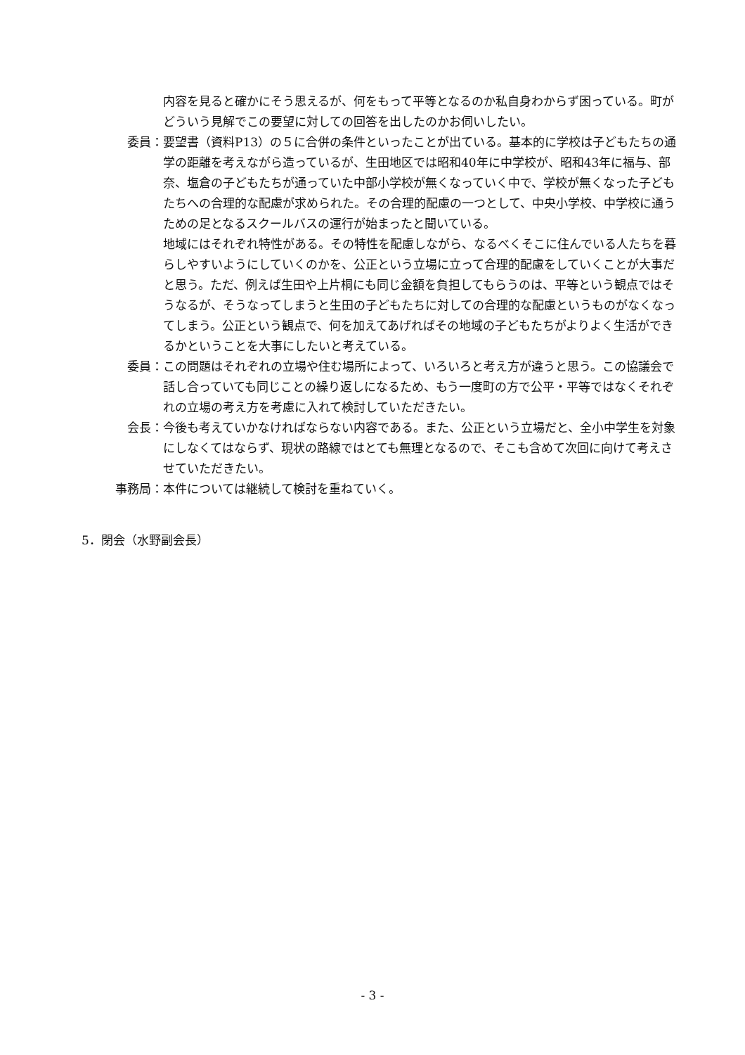内容を見ると確かにそう思えるが、何をもって平等となるのか私自身わからず困っている。町がどういう見解でこの要望に対しての回答を出したのかお伺いしたい。
委員： 要望書（資料P13）の５に合併の条件といったことが出ている。基本的に学校は子どもたちの通学の距離を考えながら造っているが、生田地区では昭和40年に中学校が、昭和43年に福与、部奈、塩倉の子どもたちが通っていた中部小学校が無くなっていく中で、学校が無くなった子どもたちへの合理的な配慮が求められた。その合理的配慮の一つとして、中央小学校、中学校に通うための足となるスクールバスの運行が始まったと聞いている。
地域にはそれぞれ特性がある。その特性を配慮しながら、なるべくそこに住んでいる人たちを暮らしやすいようにしていくのかを、公正という立場に立って合理的配慮をしていくことが大事だと思う。ただ、例えば生田や上片桐にも同じ金額を負担してもらうのは、平等という観点ではそうなるが、そうなってしまうと生田の子どもたちに対しての合理的な配慮というものがなくなってしまう。公正という観点で、何を加えてあげればその地域の子どもたちがよりよく生活ができるかということを大事にしたいと考えている。
委員： この問題はそれぞれの立場や住む場所によって、いろいろと考え方が違うと思う。この協議会で話し合っていても同じことの繰り返しになるため、もう一度町の方で公平・平等ではなくそれぞれの立場の考え方を考慮に入れて検討していただきたい。
会長： 今後も考えていかなければならない内容である。また、公正という立場だと、全小中学生を対象にしなくてはならず、現状の路線ではとても無理となるので、そこも含めて次回に向けて考えさせていただきたい。
事務局： 本件については継続して検討を重ねていく。
5．閉会（水野副会長）
- 3 -